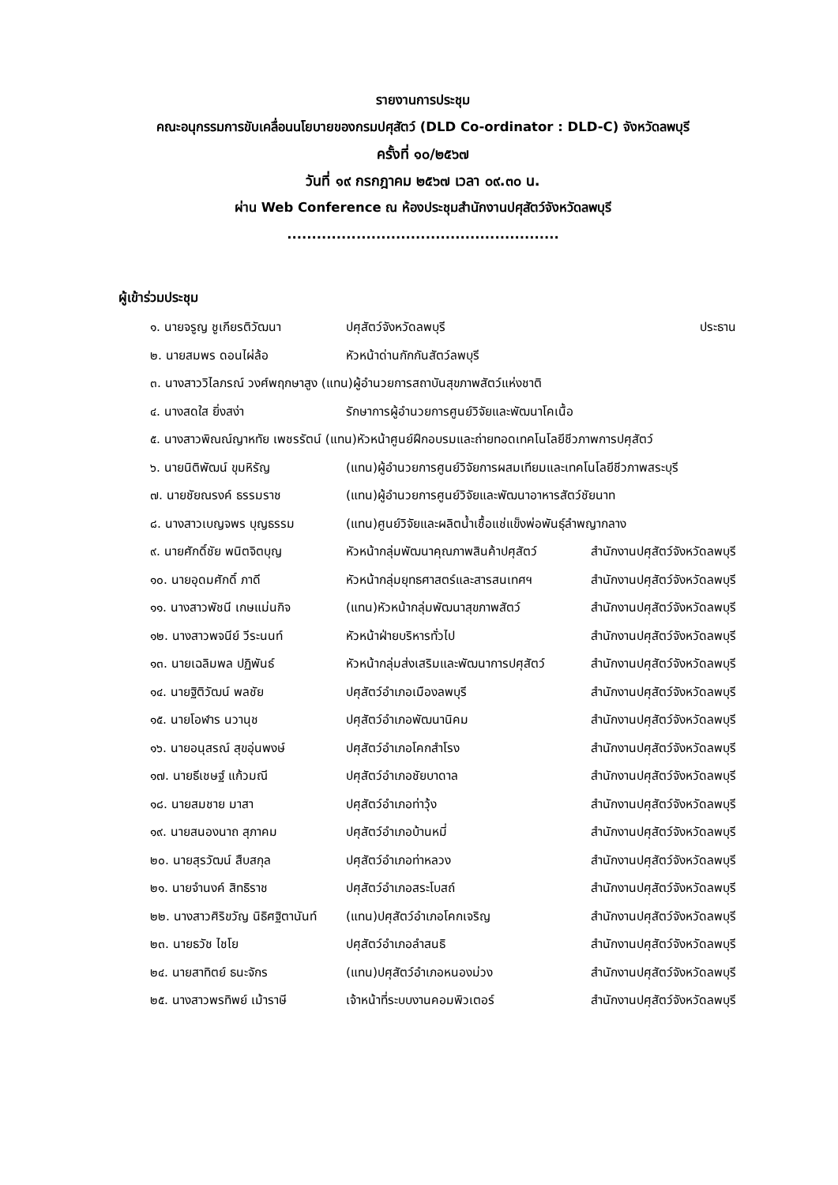รายงานการประชุม
คณะอนุกรรมการขับเคลื่อนนโยบายของกรมปศุสัตว์ (DLD Co-ordinator : DLD-C) จังหวัดลพบุรี
ครั้งที่ ๑๐/๒๕๖๗
วันที่ ๑๙ กรกฎาคม ๒๕๖๗ เวลา ๐๙.๓๐ น.
ผ่าน Web Conference ณ ห้องประชุมสำนักงานปศุสัตว์จังหวัดลพบุรี
.......................................................
ผู้เข้าร่วมประชุม
| ๑. นายจรูญ ชูเกียรติวัฒนา | ปศุสัตว์จังหวัดลพบุรี | ประธาน |
| ๒. นายสมพร ดอนไผ่ล้อ | หัวหน้าด่านกักกันสัตว์ลพบุรี | |
| ๓. นางสาววิไลภรณ์ วงศ์พฤกษาสูง (แทน)ผู้อำนวยการสถาบันสุขภาพสัตว์แห่งชาติ | | |
| ๔. นางสดใส ยิ่งสง่า | รักษาการผู้อำนวยการศูนย์วิจัยและพัฒนาโคเนื้อ | |
| ๕. นางสาวพิณณ์ญาหทัย เพชรรัตน์ (แทน)หัวหน้าศูนย์ฝึกอบรมและถ่ายทอดเทคโนโลยีชีวภาพการปศุสัตว์ | | |
| ๖. นายนิติพัฒน์ ขุมหิรัญ | (แทน)ผู้อำนวยการศูนย์วิจัยการผสมเทียมและเทคโนโลยีชีวภาพสระบุรี | |
| ๗. นายชัยณรงค์ ธรรมราช | (แทน)ผู้อำนวยการศูนย์วิจัยและพัฒนาอาหารสัตว์ชัยนาท | |
| ๘. นางสาวเบญจพร บุญธรรม | (แทน)ศูนย์วิจัยและผลิตน้ำเชื้อแช่แข็งพ่อพันธุ์ลำพญากลาง | |
| ๙. นายศักดิ์ชัย พนิตจิตบุญ | หัวหน้ากลุ่มพัฒนาคุณภาพสินค้าปศุสัตว์ | สำนักงานปศุสัตว์จังหวัดลพบุรี |
| ๑๐. นายอุดมศักดิ์ ภาดี | หัวหน้ากลุ่มยุทธศาสตร์และสารสนเทศฯ | สำนักงานปศุสัตว์จังหวัดลพบุรี |
| ๑๑. นางสาวพัชนี เกษแม่นกิจ | (แทน)หัวหน้ากลุ่มพัฒนาสุขภาพสัตว์ | สำนักงานปศุสัตว์จังหวัดลพบุรี |
| ๑๒. นางสาวพจนีย์ วีระนนท์ | หัวหน้าฝ่ายบริหารทั่วไป | สำนักงานปศุสัตว์จังหวัดลพบุรี |
| ๑๓. นายเฉลิมพล ปฏิพันธ์ | หัวหน้ากลุ่มส่งเสริมและพัฒนาการปศุสัตว์ | สำนักงานปศุสัตว์จังหวัดลพบุรี |
| ๑๔. นายฐิติวัฒน์ พลชัย | ปศุสัตว์อำเภอเมืองลพบุรี | สำนักงานปศุสัตว์จังหวัดลพบุรี |
| ๑๕. นายโอฬาร นวานุช | ปศุสัตว์อำเภอพัฒนานิคม | สำนักงานปศุสัตว์จังหวัดลพบุรี |
| ๑๖. นายอนุสรณ์ สุขอุ่นพงษ์ | ปศุสัตว์อำเภอโคกสำโรง | สำนักงานปศุสัตว์จังหวัดลพบุรี |
| ๑๗. นายธีเชษฐ์ แก้วมณี | ปศุสัตว์อำเภอชัยบาดาล | สำนักงานปศุสัตว์จังหวัดลพบุรี |
| ๑๘. นายสมชาย มาสา | ปศุสัตว์อำเภอท่าวุ้ง | สำนักงานปศุสัตว์จังหวัดลพบุรี |
| ๑๙. นายสนองนาถ สุภาคม | ปศุสัตว์อำเภอบ้านหมี่ | สำนักงานปศุสัตว์จังหวัดลพบุรี |
| ๒๐. นายสุรวัฒน์ สืบสกุล | ปศุสัตว์อำเภอท่าหลวง | สำนักงานปศุสัตว์จังหวัดลพบุรี |
| ๒๑. นายจำนงค์ สิทธิราช | ปศุสัตว์อำเภอสระโบสถ์ | สำนักงานปศุสัตว์จังหวัดลพบุรี |
| ๒๒. นางสาวศิริขวัญ นิธิศฐิตานันท์ | (แทน)ปศุสัตว์อำเภอโคกเจริญ | สำนักงานปศุสัตว์จังหวัดลพบุรี |
| ๒๓. นายธวัช ไชโย | ปศุสัตว์อำเภอลำสนธิ | สำนักงานปศุสัตว์จังหวัดลพบุรี |
| ๒๔. นายสาทิตย์ ธนะจักร | (แทน)ปศุสัตว์อำเภอหนองม่วง | สำนักงานปศุสัตว์จังหวัดลพบุรี |
| ๒๕. นางสาวพรทิพย์ เม้าราษี | เจ้าหน้าที่ระบบงานคอมพิวเตอร์ | สำนักงานปศุสัตว์จังหวัดลพบุรี |